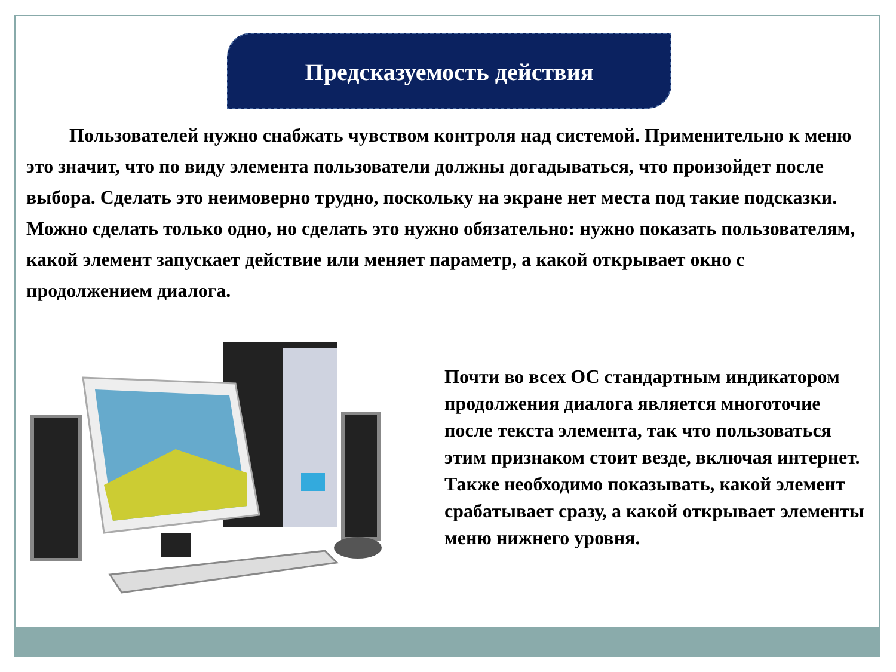Предсказуемость действия
Пользователей нужно снабжать чувством контроля над системой. Применительно к меню это значит, что по виду элемента пользователи должны догадываться, что произойдет после выбора. Сделать это неимоверно трудно, поскольку на экране нет места под такие подсказки. Можно сделать только одно, но сделать это нужно обязательно: нужно показать пользователям, какой элемент запускает действие или меняет параметр, а какой открывает окно с продолжением диалога.
Почти во всех ОС стандартным индикатором продолжения диалога является многоточие после текста элемента, так что пользоваться этим признаком стоит везде, включая интернет. Также необходимо показывать, какой элемент срабатывает сразу, а какой открывает элементы меню нижнего уровня.